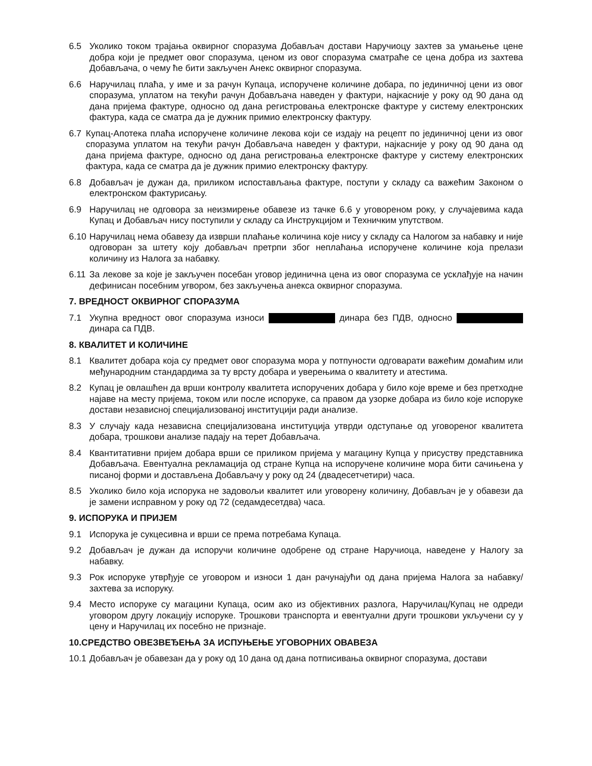6.5 Уколико током трајања оквирног споразума Добављач достави Наручиоцу захтев за умањење цене добра који је предмет овог споразума, ценом из овог споразума сматраће се цена добра из захтева Добављача, о чему ће бити закључен Анекс оквирног споразума.
6.6 Наручилац плаћа, у име и за рачун Купаца, испоручене количине добара, по јединичној цени из овог споразума, уплатом на текући рачун Добављача наведен у фактури, најкасније у року од 90 дана од дана пријема фактуре, односно од дана регистровања електронске фактуре у систему електронских фактура, када се сматра да је дужник примио електронску фактуру.
6.7 Купац-Апотека плаћа испоручене количине лекова који се издају на рецепт по јединичној цени из овог споразума уплатом на текући рачун Добављача наведен у фактури, најкасније у року од 90 дана од дана пријема фактуре, односно од дана регистровања електронске фактуре у систему електронских фактура, када се сматра да је дужник примио електронску фактуру.
6.8 Добављач је дужан да, приликом испостављања фактуре, поступи у складу са важећим Законом о електронском фактурисању.
6.9 Наручилац не одговора за неизмирење обавезе из тачке 6.6 у уговореном року, у случајевима када Купац и Добављач нису поступили у складу са Инструкцијом и Техничким упутством.
6.10 Наручилац нема обавезу да изврши плаћање количина које нису у складу са Налогом за набавку и није одговоран за штету коју добављач претрпи због неплаћања испоручене количине која прелази количину из Налога за набавку.
6.11 За лекове за које је закључен посебан уговор јединична цена из овог споразума се усклађује на начин дефинисан посебним угвором, без закључења анекса оквирног споразума.
7. ВРЕДНОСТ ОКВИРНОГ СПОРАЗУМА
7.1 Укупна вредност овог споразума износи динара без ПДВ, односно динара са ПДВ.
8. КВАЛИТЕТ И КОЛИЧИНЕ
8.1 Квалитет добара која су предмет овог споразума мора у потпуности одговарати важећим домаћим или међународним стандардима за ту врсту добара и уверењима о квалитету и атестима.
8.2 Купац је овлашћен да врши контролу квалитета испоручених добара у било које време и без претходне најаве на месту пријема, током или после испоруке, са правом да узорке добара из било које испоруке достави независној специјализованој институцији ради анализе.
8.3 У случају када независна специјализована институција утврди одступање од уговореног квалитета добара, трошкови анализе падају на терет Добављача.
8.4 Квантитативни пријем добара врши се приликом пријема у магацину Купца у присуству представника Добављача. Евентуална рекламација од стране Купца на испоручене количине мора бити сачињена у писаној форми и достављена Добављачу у року од 24 (двадесетчетири) часа.
8.5 Уколико било која испорука не задовољи квалитет или уговорену количину, Добављач је у обавези да је замени исправном у року од 72 (седамдесетдва) часа.
9. ИСПОРУКА И ПРИЈЕМ
9.1 Испорука је сукцесивна и врши се према потребама Купаца.
9.2 Добављач је дужан да испоручи количине одобрене од стране Наручиоца, наведене у Налогу за набавку.
9.3 Рок испоруке утврђује се уговором и износи 1 дан рачунајући од дана пријема Налога за набавку/ захтева за испоруку.
9.4 Место испоруке су магацини Купаца, осим ако из објективних разлога, Наручилац/Купац не одреди уговором другу локацију испоруке. Трошкови транспорта и евентуални други трошкови укључени су у цену и Наручилац их посебно не признаје.
10.СРЕДСТВО ОВЕЗВЕЂЕЊА ЗА ИСПУЊЕЊЕ УГОВОРНИХ ОВАВЕЗА
10.1 Добављач је обавезан да у року од 10 дана од дана потписивања оквирног споразума, достави